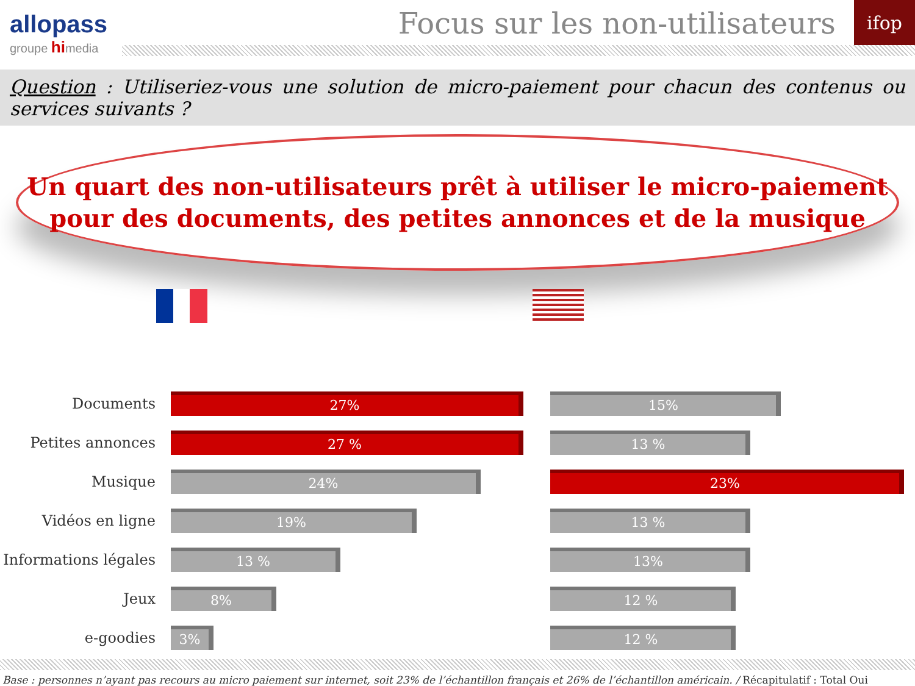allopass
groupe hi media
Focus sur les non-utilisateurs
ifop
Question : Utiliseriez-vous une solution de micro-paiement pour chacun des contenus ou services suivants ?
Un quart des non-utilisateurs prêt à utiliser le micro-paiement
pour des documents, des petites annonces et de la musique
Documents
27%
Petites annonces
27 %
Musique
24%
Vidéos en ligne
19%
Informations légales
13 %
Jeux
8%
e-goodies
3%
15%
13 %
23%
13 %
13%
12 %
12 %
Base : personnes n’ayant pas recours au micro paiement sur internet, soit 23% de l’échantillon français et 26% de l’échantillon américain. / Récapitulatif : Total Oui